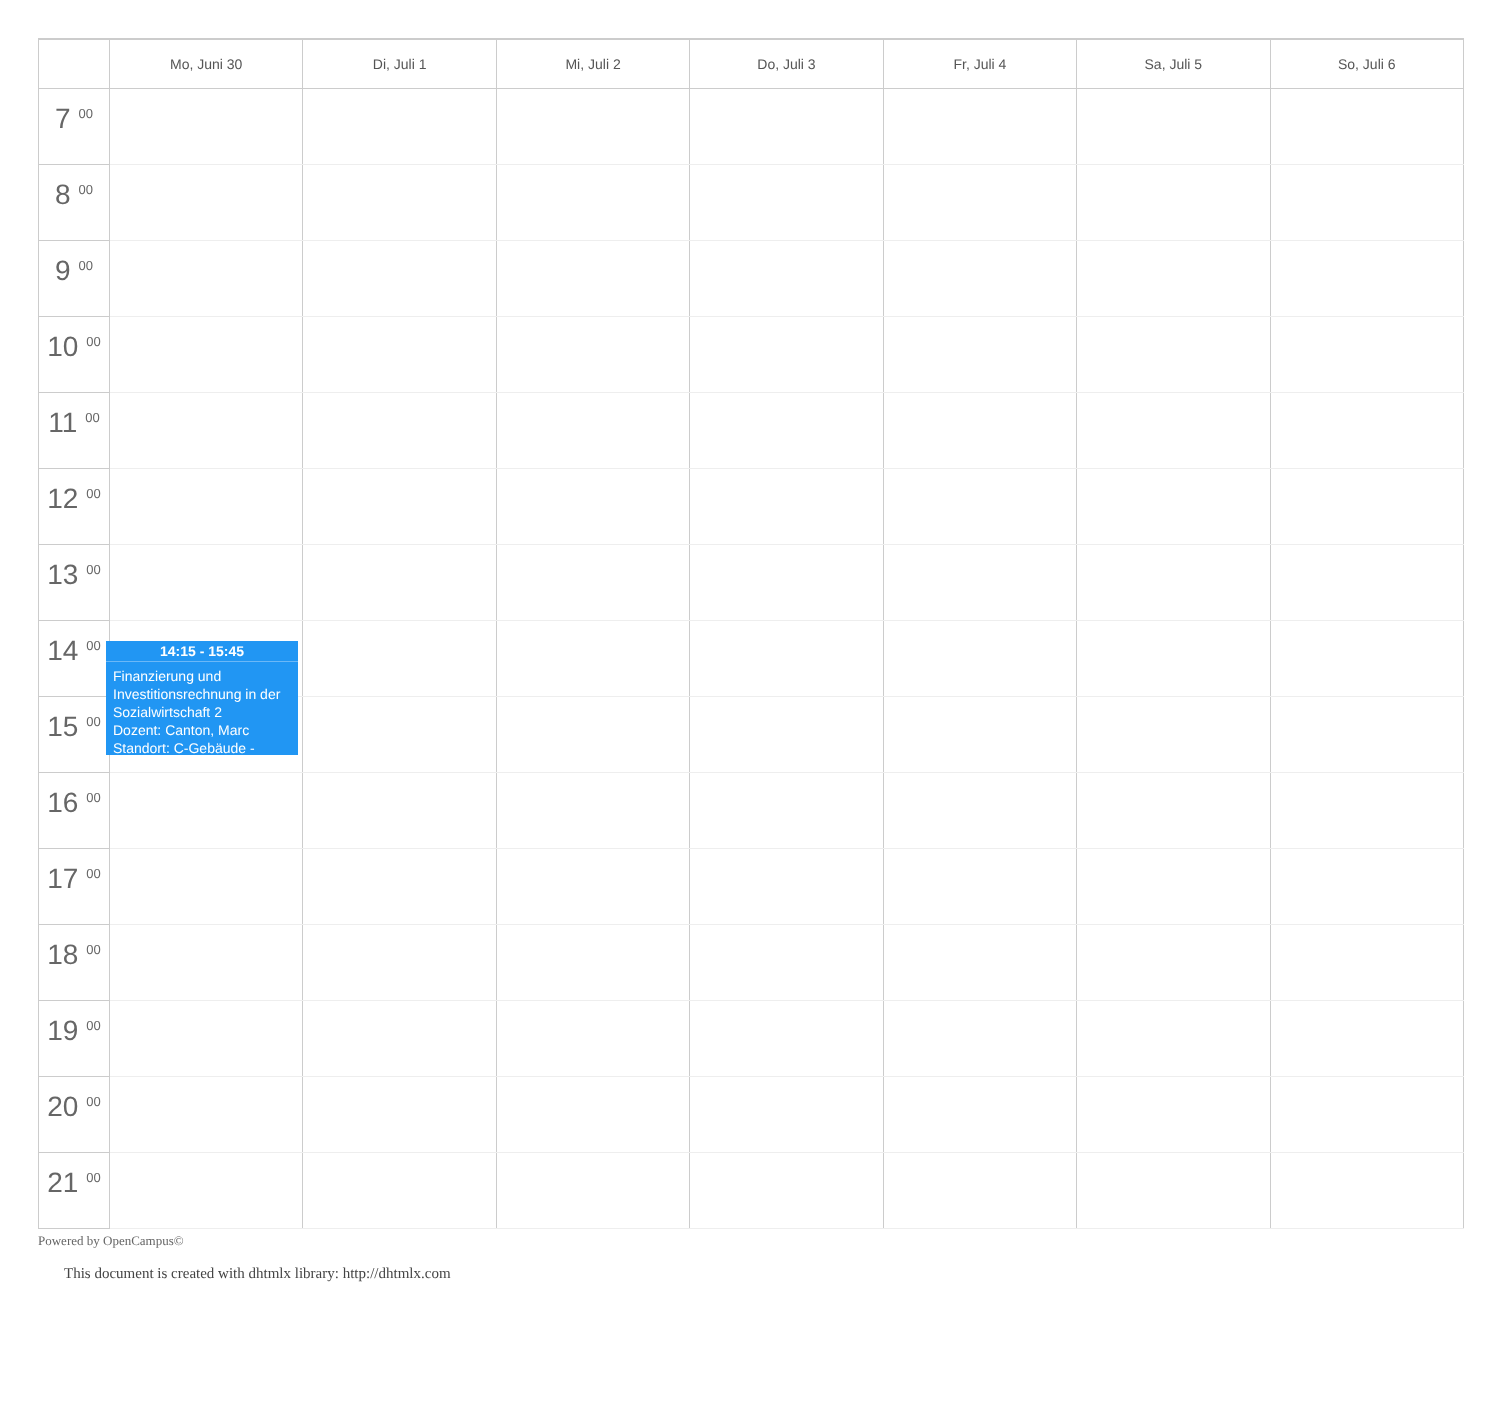| | Mo, Juni 30 | Di, Juli 1 | Mi, Juli 2 | Do, Juli 3 | Fr, Juli 4 | Sa, Juli 5 | So, Juli 6 |
| --- | --- | --- | --- | --- | --- | --- | --- |
| 7 <sup>00</sup> | | | | | | | |
| 8 <sup>00</sup> | | | | | | | |
| 9 <sup>00</sup> | | | | | | | |
| 10 <sup>00</sup> | | | | | | | |
| 11 <sup>00</sup> | | | | | | | |
| 12 <sup>00</sup> | | | | | | | |
| 13 <sup>00</sup> | | | | | | | |
| 14 <sup>00</sup> | | | | | | | |
| 15 <sup>00</sup> | | | | | | | |
| 16 <sup>00</sup> | | | | | | | |
| 17 <sup>00</sup> | | | | | | | |
| 18 <sup>00</sup> | | | | | | | |
| 19 <sup>00</sup> | | | | | | | |
| 20 <sup>00</sup> | | | | | | | |
| 21 <sup>00</sup> | | | | | | | |
14:15 - 15:45
Finanzierung und Investitionsrechnung in der Sozialwirtschaft 2
Dozent: Canton, Marc
Standort: C-Gebäude -
Powered by OpenCampus©
This document is created with dhtmlx library: http://dhtmlx.com